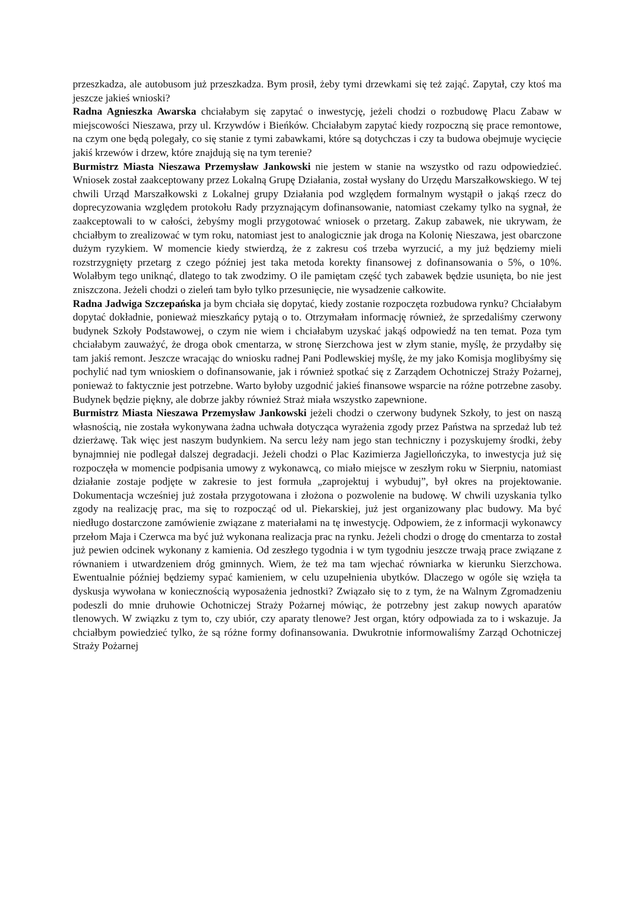przeszkadza, ale autobusom już przeszkadza. Bym prosił, żeby tymi drzewkami się też zająć. Zapytał, czy ktoś ma jeszcze jakieś wnioski?
Radna Agnieszka Awarska chciałabym się zapytać o inwestycję, jeżeli chodzi o rozbudowę Placu Zabaw w miejscowości Nieszawa, przy ul. Krzywdów i Bieńków. Chciałabym zapytać kiedy rozpoczną się prace remontowe, na czym one będą polegały, co się stanie z tymi zabawkami, które są dotychczas i czy ta budowa obejmuje wycięcie jakiś krzewów i drzew, które znajdują się na tym terenie?
Burmistrz Miasta Nieszawa Przemysław Jankowski nie jestem w stanie na wszystko od razu odpowiedzieć. Wniosek został zaakceptowany przez Lokalną Grupę Działania, został wysłany do Urzędu Marszałkowskiego. W tej chwili Urząd Marszałkowski z Lokalnej grupy Działania pod względem formalnym wystąpił o jakąś rzecz do doprecyzowania względem protokołu Rady przyznającym dofinansowanie, natomiast czekamy tylko na sygnał, że zaakceptowali to w całości, żebyśmy mogli przygotować wniosek o przetarg. Zakup zabawek, nie ukrywam, że chciałbym to zrealizować w tym roku, natomiast jest to analogicznie jak droga na Kolonię Nieszawa, jest obarczone dużym ryzykiem. W momencie kiedy stwierdzą, że z zakresu coś trzeba wyrzucić, a my już będziemy mieli rozstrzygnięty przetarg z czego później jest taka metoda korekty finansowej z dofinansowania o 5%, o 10%. Wolałbym tego uniknąć, dlatego to tak zwodzimy. O ile pamiętam część tych zabawek będzie usunięta, bo nie jest zniszczona. Jeżeli chodzi o zieleń tam było tylko przesunięcie, nie wysadzenie całkowite.
Radna Jadwiga Szczepańska ja bym chciała się dopytać, kiedy zostanie rozpoczęta rozbudowa rynku? Chciałabym dopytać dokładnie, ponieważ mieszkańcy pytają o to. Otrzymałam informację również, że sprzedaliśmy czerwony budynek Szkoły Podstawowej, o czym nie wiem i chciałabym uzyskać jakąś odpowiedź na ten temat. Poza tym chciałabym zauważyć, że droga obok cmentarza, w stronę Sierzchowa jest w złym stanie, myślę, że przydałby się tam jakiś remont. Jeszcze wracając do wniosku radnej Pani Podlewskiej myślę, że my jako Komisja moglibyśmy się pochylić nad tym wnioskiem o dofinansowanie, jak i również spotkać się z Zarządem Ochotniczej Straży Pożarnej, ponieważ to faktycznie jest potrzebne. Warto byłoby uzgodnić jakieś finansowe wsparcie na różne potrzebne zasoby. Budynek będzie piękny, ale dobrze jakby również Straż miała wszystko zapewnione.
Burmistrz Miasta Nieszawa Przemysław Jankowski jeżeli chodzi o czerwony budynek Szkoły, to jest on naszą własnością, nie została wykonywana żadna uchwała dotycząca wyrażenia zgody przez Państwa na sprzedaż lub też dzierżawę. Tak więc jest naszym budynkiem. Na sercu leży nam jego stan techniczny i pozyskujemy środki, żeby bynajmniej nie podlegał dalszej degradacji. Jeżeli chodzi o Plac Kazimierza Jagiellończyka, to inwestycja już się rozpoczęła w momencie podpisania umowy z wykonawcą, co miało miejsce w zeszłym roku w Sierpniu, natomiast działanie zostaje podjęte w zakresie to jest formuła „zaprojektuj i wybuduj”, był okres na projektowanie. Dokumentacja wcześniej już została przygotowana i złożona o pozwolenie na budowę. W chwili uzyskania tylko zgody na realizację prac, ma się to rozpocząć od ul. Piekarskiej, już jest organizowany plac budowy. Ma być niedługo dostarczone zamówienie związane z materiałami na tę inwestycję. Odpowiem, że z informacji wykonawcy przełom Maja i Czerwca ma być już wykonana realizacja prac na rynku. Jeżeli chodzi o drogę do cmentarza to został już pewien odcinek wykonany z kamienia. Od zeszłego tygodnia i w tym tygodniu jeszcze trwają prace związane z równaniem i utwardzeniem dróg gminnych. Wiem, że też ma tam wjechać równiarka w kierunku Sierzchowa. Ewentualnie później będziemy sypać kamieniem, w celu uzupełnienia ubytków. Dlaczego w ogóle się wzięła ta dyskusja wywołana w koniecznością wyposażenia jednostki? Związało się to z tym, że na Walnym Zgromadzeniu podeszli do mnie druhowie Ochotniczej Straży Pożarnej mówiąc, że potrzebny jest zakup nowych aparatów tlenowych. W związku z tym to, czy ubiór, czy aparaty tlenowe? Jest organ, który odpowiada za to i wskazuje. Ja chciałbym powiedzieć tylko, że są różne formy dofinansowania. Dwukrotnie informowaliśmy Zarząd Ochotniczej Straży Pożarnej